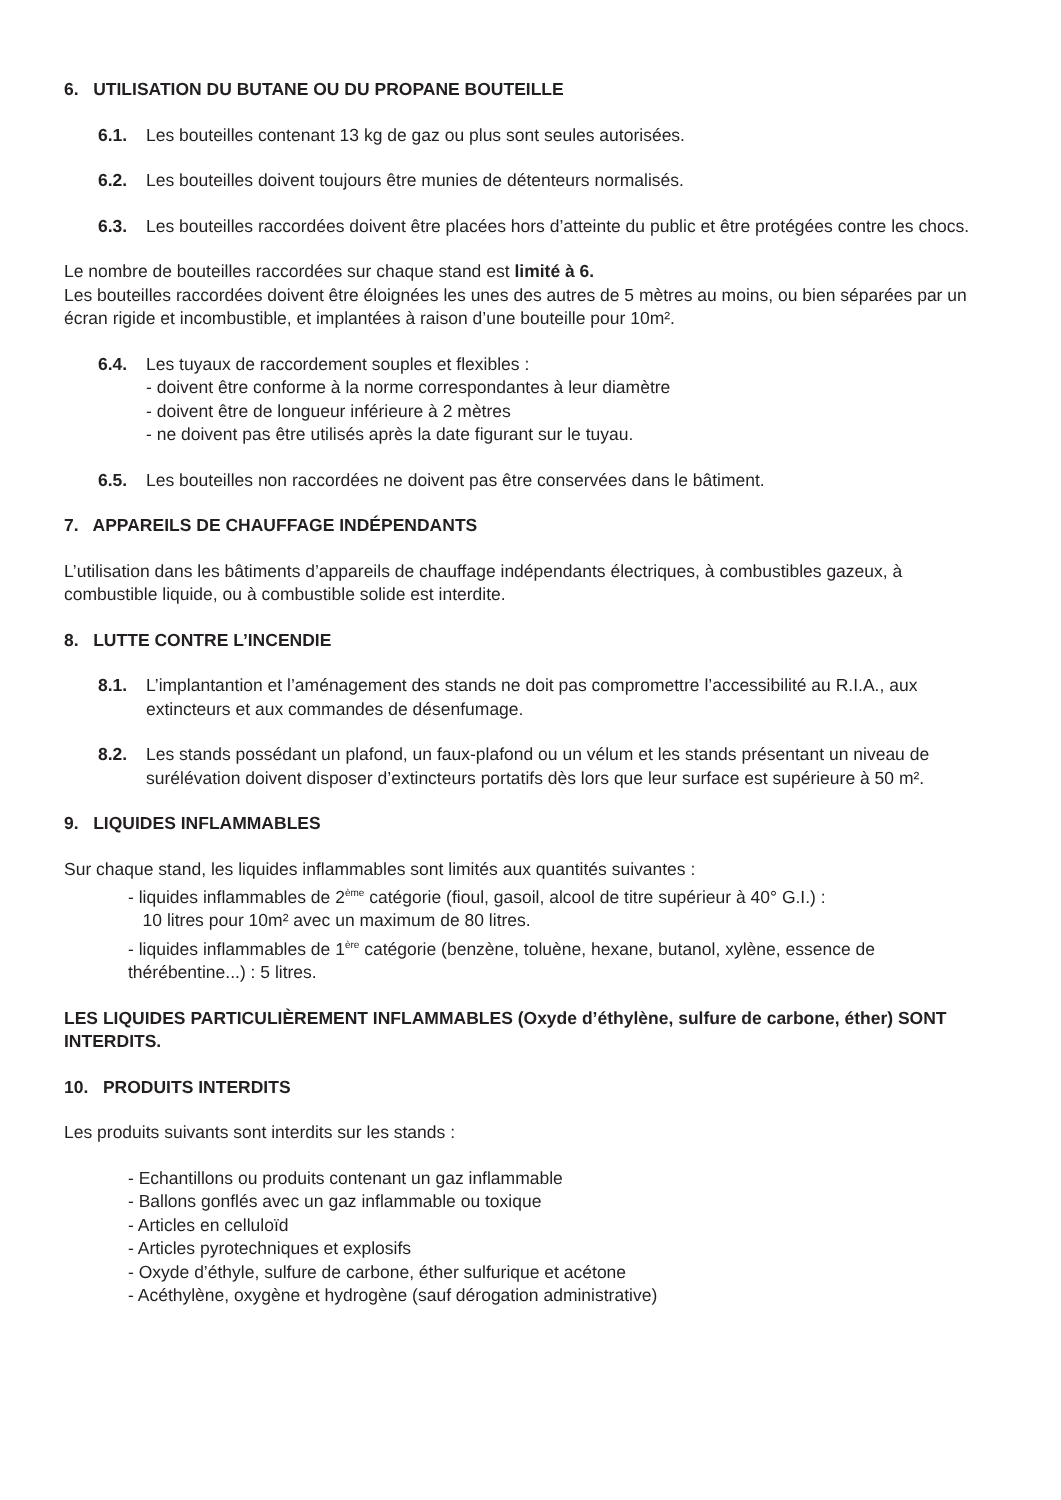6. UTILISATION DU BUTANE OU DU PROPANE BOUTEILLE
6.1. Les bouteilles contenant 13 kg de gaz ou plus sont seules autorisées.
6.2. Les bouteilles doivent toujours être munies de détenteurs normalisés.
6.3. Les bouteilles raccordées doivent être placées hors d’atteinte du public et être protégées contre les chocs.
Le nombre de bouteilles raccordées sur chaque stand est limité à 6.
Les bouteilles raccordées doivent être éloignées les unes des autres de 5 mètres au moins, ou bien séparées par un écran rigide et incombustible, et implantées à raison d’une bouteille pour 10m².
6.4. Les tuyaux de raccordement souples et flexibles :
- doivent être conforme à la norme correspondantes à leur diamètre
- doivent être de longueur inférieure à 2 mètres
- ne doivent pas être utilisés après la date figurant sur le tuyau.
6.5. Les bouteilles non raccordées ne doivent pas être conservées dans le bâtiment.
7. APPAREILS DE CHAUFFAGE INDÉPENDANTS
L’utilisation dans les bâtiments d’appareils de chauffage indépendants électriques, à combustibles gazeux, à combustible liquide, ou à combustible solide est interdite.
8. LUTTE CONTRE L’INCENDIE
8.1. L’implantantion et l’aménagement des stands ne doit pas compromettre l’accessibilité au R.I.A., aux extincteurs et aux commandes de désenfumage.
8.2. Les stands possédant un plafond, un faux-plafond ou un vélum et les stands présentant un niveau de surélévation doivent disposer d’extincteurs portatifs dès lors que leur surface est supérieure à 50 m².
9. LIQUIDES INFLAMMABLES
Sur chaque stand, les liquides inflammables sont limités aux quantités suivantes :
- liquides inflammables de 2<sup>ème</sup> catégorie (fioul, gasoil, alcool de titre supérieur à 40° G.I.) :
10 litres pour 10m² avec un maximum de 80 litres.
- liquides inflammables de 1<sup>ère</sup> catégorie (benzène, toluène, hexane, butanol, xylène, essence de thérébentine...) : 5 litres.
LES LIQUIDES PARTICULIÈREMENT INFLAMMABLES (Oxyde d’éthylène, sulfure de carbone, éther) SONT INTERDITS.
10. PRODUITS INTERDITS
Les produits suivants sont interdits sur les stands :
- Echantillons ou produits contenant un gaz inflammable
- Ballons gonflés avec un gaz inflammable ou toxique
- Articles en celluloïd
- Articles pyrotechniques et explosifs
- Oxyde d’éthyle, sulfure de carbone, éther sulfurique et acétone
- Acéthylène, oxygène et hydrogène (sauf dérogation administrative)